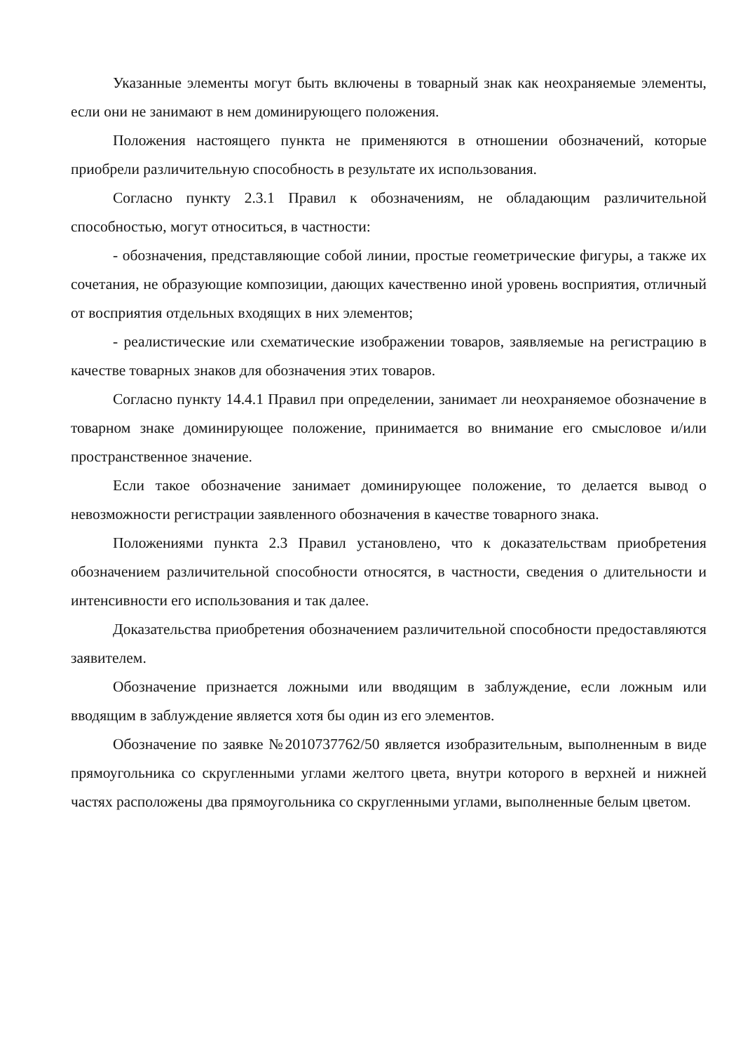Указанные элементы могут быть включены в товарный знак как неохраняемые элементы, если они не занимают в нем доминирующего положения.
Положения настоящего пункта не применяются в отношении обозначений, которые приобрели различительную способность в результате их использования.
Согласно пункту 2.3.1 Правил к обозначениям, не обладающим различительной способностью, могут относиться, в частности:
- обозначения, представляющие собой линии, простые геометрические фигуры, а также их сочетания, не образующие композиции, дающих качественно иной уровень восприятия, отличный от восприятия отдельных входящих в них элементов;
- реалистические или схематические изображении товаров, заявляемые на регистрацию в качестве товарных знаков для обозначения этих товаров.
Согласно пункту 14.4.1 Правил при определении, занимает ли неохраняемое обозначение в товарном знаке доминирующее положение, принимается во внимание его смысловое и/или пространственное значение.
Если такое обозначение занимает доминирующее положение, то делается вывод о невозможности регистрации заявленного обозначения в качестве товарного знака.
Положениями пункта 2.3 Правил установлено, что к доказательствам приобретения обозначением различительной способности относятся, в частности, сведения о длительности и интенсивности его использования и так далее.
Доказательства приобретения обозначением различительной способности предоставляются заявителем.
Обозначение признается ложными или вводящим в заблуждение, если ложным или вводящим в заблуждение является хотя бы один из его элементов.
Обозначение по заявке №2010737762/50 является изобразительным, выполненным в виде прямоугольника со скругленными углами желтого цвета, внутри которого в верхней и нижней частях расположены два прямоугольника со скругленными углами, выполненные белым цветом.